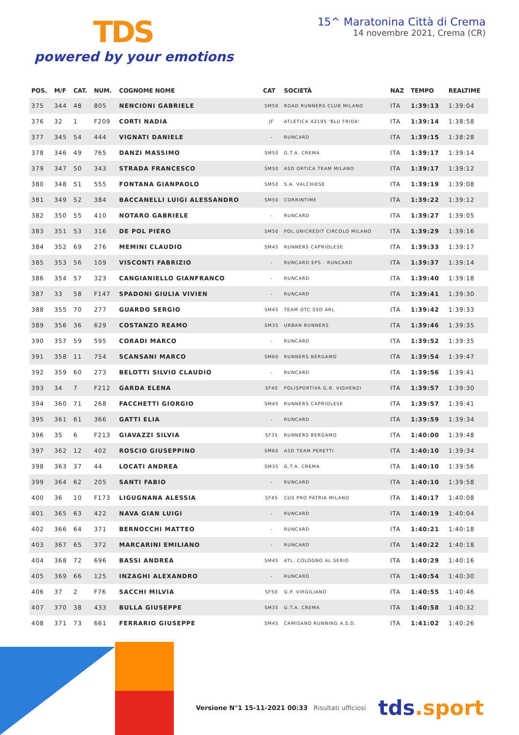TDS
powered by your emotions
15^ Maratonina Città di Crema
14 novembre 2021, Crema (CR)
| POS. | M/F | CAT. | NUM. | COGNOME NOME | CAT | SOCIETÀ | NAZ | TEMPO | REALTIME |
| --- | --- | --- | --- | --- | --- | --- | --- | --- | --- |
| 375 | 344 | 48 | 805 | NENCIONI GABRIELE | SM50 | ROAD RUNNERS CLUB MILANO | ITA | 1:39:13 | 1:39:04 |
| 376 | 32 | 1 | F209 | CORTI NADIA | JF | ATLETICA 42195 'BLU FRIDA' | ITA | 1:39:14 | 1:38:58 |
| 377 | 345 | 54 | 444 | VIGNATI DANIELE | - | RUNCARD | ITA | 1:39:15 | 1:38:28 |
| 378 | 346 | 49 | 765 | DANZI MASSIMO | SM50 | G.T.A. CREMA | ITA | 1:39:17 | 1:39:14 |
| 379 | 347 | 50 | 343 | STRADA FRANCESCO | SM50 | ASD ORTICA TEAM MILANO | ITA | 1:39:17 | 1:39:12 |
| 380 | 348 | 51 | 555 | FONTANA GIANPAOLO | SM50 | S.A. VALCHIESE | ITA | 1:39:19 | 1:39:08 |
| 381 | 349 | 52 | 384 | BACCANELLI LUIGI ALESSANDRO | SM50 | CORRINTIME | ITA | 1:39:22 | 1:39:12 |
| 382 | 350 | 55 | 410 | NOTARO GABRIELE | - | RUNCARD | ITA | 1:39:27 | 1:39:05 |
| 383 | 351 | 53 | 316 | DE POL PIERO | SM50 | POL.UNICREDIT CIRCOLO MILANO | ITA | 1:39:29 | 1:39:16 |
| 384 | 352 | 69 | 276 | MEMINI CLAUDIO | SM45 | RUNNERS CAPRIOLESE | ITA | 1:39:33 | 1:39:17 |
| 385 | 353 | 56 | 109 | VISCONTI FABRIZIO | - | RUNCARD EPS - RUNCARD | ITA | 1:39:37 | 1:39:14 |
| 386 | 354 | 57 | 323 | CANGIANIELLO GIANFRANCO | - | RUNCARD | ITA | 1:39:40 | 1:39:18 |
| 387 | 33 | 58 | F147 | SPADONI GIULIA VIVIEN | - | RUNCARD | ITA | 1:39:41 | 1:39:30 |
| 388 | 355 | 70 | 277 | GUARDO SERGIO | SM45 | TEAM OTC SSD ARL | ITA | 1:39:42 | 1:39:33 |
| 389 | 356 | 36 | 629 | COSTANZO REAMO | SM35 | URBAN RUNNERS | ITA | 1:39:46 | 1:39:35 |
| 390 | 357 | 59 | 595 | CORADI MARCO | - | RUNCARD | ITA | 1:39:52 | 1:39:35 |
| 391 | 358 | 11 | 754 | SCANSANI MARCO | SM60 | RUNNERS BERGAMO | ITA | 1:39:54 | 1:39:47 |
| 392 | 359 | 60 | 273 | BELOTTI SILVIO CLAUDIO | - | RUNCARD | ITA | 1:39:56 | 1:39:41 |
| 393 | 34 | 7 | F212 | GARDA ELENA | SF40 | POLISPORTIVA G.B. VIGHENZI | ITA | 1:39:57 | 1:39:30 |
| 394 | 360 | 71 | 268 | FACCHETTI GIORGIO | SM45 | RUNNERS CAPRIOLESE | ITA | 1:39:57 | 1:39:41 |
| 395 | 361 | 61 | 366 | GATTI ELIA | - | RUNCARD | ITA | 1:39:59 | 1:39:34 |
| 396 | 35 | 6 | F213 | GIAVAZZI SILVIA | SF35 | RUNNERS BERGAMO | ITA | 1:40:00 | 1:39:48 |
| 397 | 362 | 12 | 402 | ROSCIO GIUSEPPINO | SM60 | ASD TEAM PERETTI | ITA | 1:40:10 | 1:39:34 |
| 398 | 363 | 37 | 44 | LOCATI ANDREA | SM35 | G.T.A. CREMA | ITA | 1:40:10 | 1:39:56 |
| 399 | 364 | 62 | 205 | SANTI FABIO | - | RUNCARD | ITA | 1:40:10 | 1:39:58 |
| 400 | 36 | 10 | F173 | LIGUGNANA ALESSIA | SF45 | CUS PRO PATRIA MILANO | ITA | 1:40:17 | 1:40:08 |
| 401 | 365 | 63 | 422 | NAVA GIAN LUIGI | - | RUNCARD | ITA | 1:40:19 | 1:40:04 |
| 402 | 366 | 64 | 371 | BERNOCCHI MATTEO | - | RUNCARD | ITA | 1:40:21 | 1:40:18 |
| 403 | 367 | 65 | 372 | MARCARINI EMILIANO | - | RUNCARD | ITA | 1:40:22 | 1:40:18 |
| 404 | 368 | 72 | 696 | BASSI ANDREA | SM45 | ATL. COLOGNO AL SERIO | ITA | 1:40:29 | 1:40:16 |
| 405 | 369 | 66 | 125 | INZAGHI ALEXANDRO | - | RUNCARD | ITA | 1:40:54 | 1:40:30 |
| 406 | 37 | 2 | F76 | SACCHI MILVIA | SF50 | G.P. VIRGILIANO | ITA | 1:40:55 | 1:40:46 |
| 407 | 370 | 38 | 433 | BULLA GIUSEPPE | SM35 | G.T.A. CREMA | ITA | 1:40:58 | 1:40:32 |
| 408 | 371 | 73 | 661 | FERRARIO GIUSEPPE | SM45 | CAMISANO RUNNING A.S.D. | ITA | 1:41:02 | 1:40:26 |
Versione N°1 15-11-2021 00:33 Risultati ufficiosi tds.sport